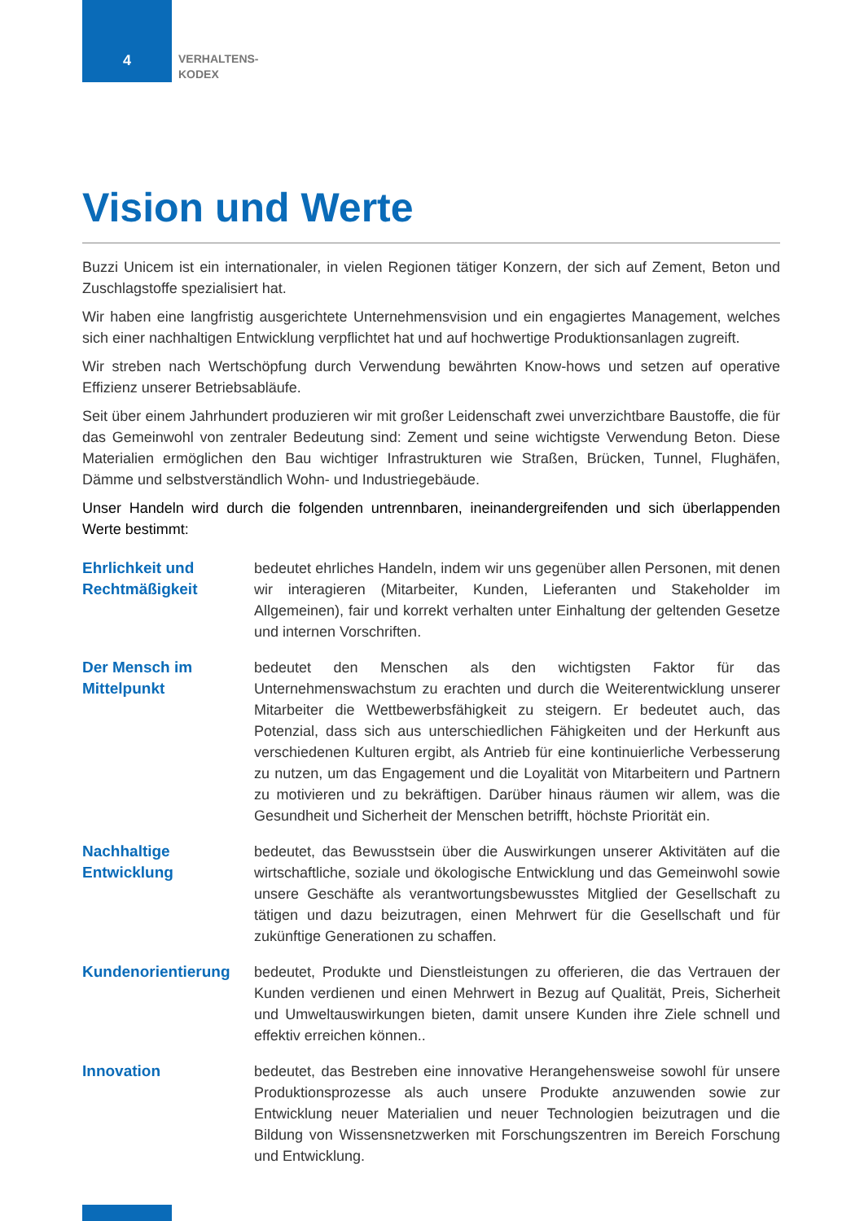4
VERHALTENS-
KODEX
Vision und Werte
Buzzi Unicem ist ein internationaler, in vielen Regionen tätiger Konzern, der sich auf Zement, Beton und Zuschlagstoffe spezialisiert hat.
Wir haben eine langfristig ausgerichtete Unternehmensvision und ein engagiertes Management, welches sich einer nachhaltigen Entwicklung verpflichtet hat und auf hochwertige Produktionsanlagen zugreift.
Wir streben nach Wertschöpfung durch Verwendung bewährten Know-hows und setzen auf operative Effizienz unserer Betriebsabläufe.
Seit über einem Jahrhundert produzieren wir mit großer Leidenschaft zwei unverzichtbare Baustoffe, die für das Gemeinwohl von zentraler Bedeutung sind: Zement und seine wichtigste Verwendung Beton. Diese Materialien ermöglichen den Bau wichtiger Infrastrukturen wie Straßen, Brücken, Tunnel, Flughäfen, Dämme und selbstverständlich Wohn- und Industriegebäude.
Unser Handeln wird durch die folgenden untrennbaren, ineinandergreifenden und sich überlappenden Werte bestimmt:
Ehrlichkeit und Rechtmäßigkeit
bedeutet ehrliches Handeln, indem wir uns gegenüber allen Personen, mit denen wir interagieren (Mitarbeiter, Kunden, Lieferanten und Stakeholder im Allgemeinen), fair und korrekt verhalten unter Einhaltung der geltenden Gesetze und internen Vorschriften.
Der Mensch im Mittelpunkt
bedeutet den Menschen als den wichtigsten Faktor für das Unternehmenswachstum zu erachten und durch die Weiterentwicklung unserer Mitarbeiter die Wettbewerbsfähigkeit zu steigern. Er bedeutet auch, das Potenzial, dass sich aus unterschiedlichen Fähigkeiten und der Herkunft aus verschiedenen Kulturen ergibt, als Antrieb für eine kontinuierliche Verbesserung zu nutzen, um das Engagement und die Loyalität von Mitarbeitern und Partnern zu motivieren und zu bekräftigen. Darüber hinaus räumen wir allem, was die Gesundheit und Sicherheit der Menschen betrifft, höchste Priorität ein.
Nachhaltige Entwicklung
bedeutet, das Bewusstsein über die Auswirkungen unserer Aktivitäten auf die wirtschaftliche, soziale und ökologische Entwicklung und das Gemeinwohl sowie unsere Geschäfte als verantwortungsbewusstes Mitglied der Gesellschaft zu tätigen und dazu beizutragen, einen Mehrwert für die Gesellschaft und für zukünftige Generationen zu schaffen.
Kundenorientierung bedeutet, Produkte und Dienstleistungen zu offerieren, die das Vertrauen der Kunden verdienen und einen Mehrwert in Bezug auf Qualität, Preis, Sicherheit und Umweltauswirkungen bieten, damit unsere Kunden ihre Ziele schnell und effektiv erreichen können..
Innovation bedeutet, das Bestreben eine innovative Herangehensweise sowohl für unsere Produktionsprozesse als auch unsere Produkte anzuwenden sowie zur Entwicklung neuer Materialien und neuer Technologien beizutragen und die Bildung von Wissensnetzwerken mit Forschungszentren im Bereich Forschung und Entwicklung.